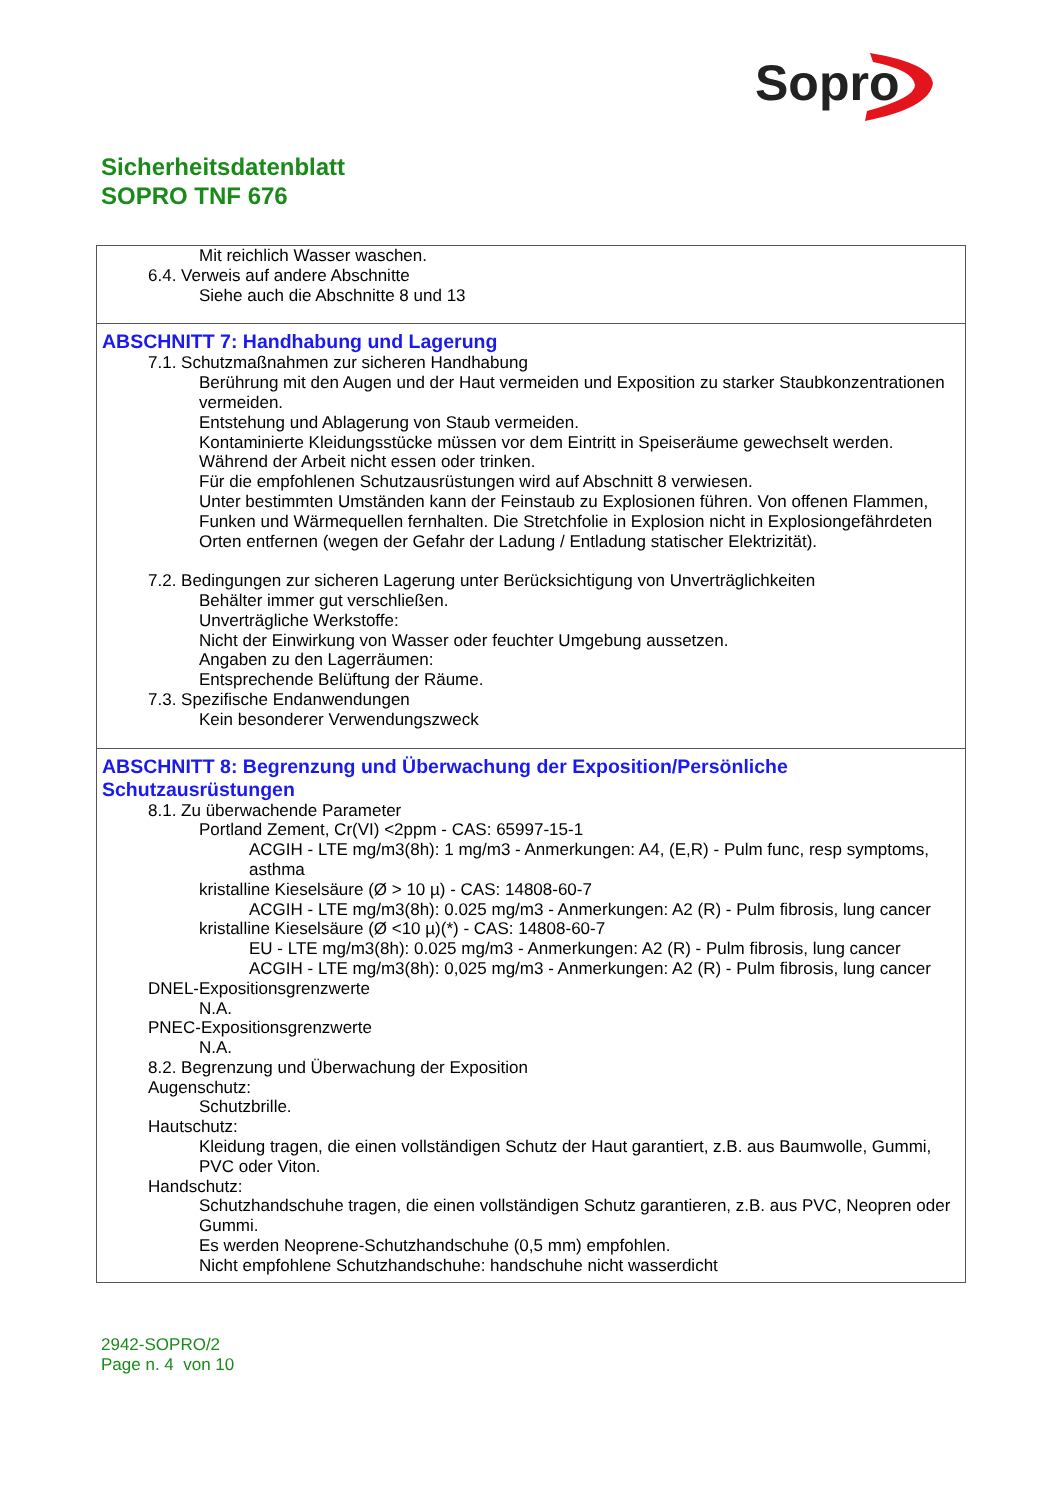Sopro
Sicherheitsdatenblatt
SOPRO TNF 676
Mit reichlich Wasser waschen.
6.4. Verweis auf andere Abschnitte
Siehe auch die Abschnitte 8 und 13
ABSCHNITT 7: Handhabung und Lagerung
7.1. Schutzmaßnahmen zur sicheren Handhabung
Berührung mit den Augen und der Haut vermeiden und Exposition zu starker Staubkonzentrationen vermeiden.
Entstehung und Ablagerung von Staub vermeiden.
Kontaminierte Kleidungsstücke müssen vor dem Eintritt in Speiseräume gewechselt werden.
Während der Arbeit nicht essen oder trinken.
Für die empfohlenen Schutzausrüstungen wird auf Abschnitt 8 verwiesen.
Unter bestimmten Umständen kann der Feinstaub zu Explosionen führen. Von offenen Flammen, Funken und Wärmequellen fernhalten. Die Stretchfolie in Explosion nicht in Explosiongefährdeten Orten entfernen (wegen der Gefahr der Ladung / Entladung statischer Elektrizität).
7.2. Bedingungen zur sicheren Lagerung unter Berücksichtigung von Unverträglichkeiten
Behälter immer gut verschließen.
Unverträgliche Werkstoffe:
Nicht der Einwirkung von Wasser oder feuchter Umgebung aussetzen.
Angaben zu den Lagerräumen:
Entsprechende Belüftung der Räume.
7.3. Spezifische Endanwendungen
Kein besonderer Verwendungszweck
ABSCHNITT 8: Begrenzung und Überwachung der Exposition/Persönliche Schutzausrüstungen
8.1. Zu überwachende Parameter
Portland Zement, Cr(VI) <2ppm - CAS: 65997-15-1
ACGIH - LTE mg/m3(8h): 1 mg/m3 - Anmerkungen: A4, (E,R) - Pulm func, resp symptoms, asthma
kristalline Kieselsäure (Ø > 10 µ) - CAS: 14808-60-7
ACGIH - LTE mg/m3(8h): 0.025 mg/m3 - Anmerkungen: A2 (R) - Pulm fibrosis, lung cancer
kristalline Kieselsäure (Ø <10 µ)(*) - CAS: 14808-60-7
EU - LTE mg/m3(8h): 0.025 mg/m3 - Anmerkungen: A2 (R) - Pulm fibrosis, lung cancer
ACGIH - LTE mg/m3(8h): 0,025 mg/m3 - Anmerkungen: A2 (R) - Pulm fibrosis, lung cancer
DNEL-Expositionsgrenzwerte
N.A.
PNEC-Expositionsgrenzwerte
N.A.
8.2. Begrenzung und Überwachung der Exposition
Augenschutz:
Schutzbrille.
Hautschutz:
Kleidung tragen, die einen vollständigen Schutz der Haut garantiert, z.B. aus Baumwolle, Gummi, PVC oder Viton.
Handschutz:
Schutzhandschuhe tragen, die einen vollständigen Schutz garantieren, z.B. aus PVC, Neopren oder Gummi.
Es werden Neoprene-Schutzhandschuhe (0,5 mm) empfohlen.
Nicht empfohlene Schutzhandschuhe: handschuhe nicht wasserdicht
2942-SOPRO/2
Page n. 4 von 10